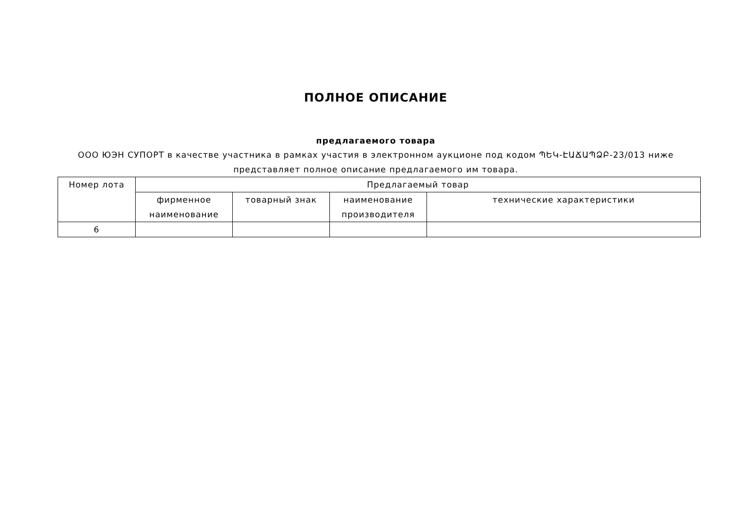ПОЛНОЕ ОПИСАНИЕ
предлагаемого товара
ООО ЮЭН СУПОРТ в качестве участника в рамках участия в электронном аукционе под кодом ՊԵԿ-ԷԱՃԱՊՁԲ-23/013 ниже представляет полное описание предлагаемого им товара.
| Номер лота | Предлагаемый товар | | | |
| --- | --- | --- | --- | --- |
| | фирменное наименование | товарный знак | наименование производителя | технические характеристики |
| 6 | | | | |